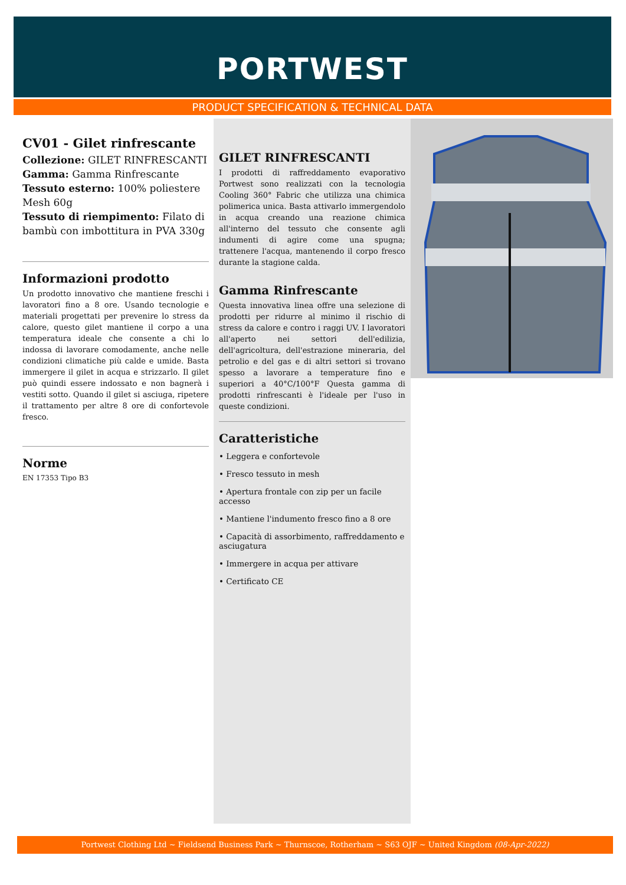PORTWEST
PRODUCT SPECIFICATION & TECHNICAL DATA
CV01 - Gilet rinfrescante
Collezione: GILET RINFRESCANTI
Gamma: Gamma Rinfrescante
Tessuto esterno: 100% poliestere Mesh 60g
Tessuto di riempimento: Filato di bambù con imbottitura in PVA 330g
Informazioni prodotto
Un prodotto innovativo che mantiene freschi i lavoratori fino a 8 ore. Usando tecnologie e materiali progettati per prevenire lo stress da calore, questo gilet mantiene il corpo a una temperatura ideale che consente a chi lo indossa di lavorare comodamente, anche nelle condizioni climatiche più calde e umide. Basta immergere il gilet in acqua e strizzarlo. Il gilet può quindi essere indossato e non bagnerà i vestiti sotto. Quando il gilet si asciuga, ripetere il trattamento per altre 8 ore di confortevole fresco.
Norme
EN 17353 Tipo B3
GILET RINFRESCANTI
I prodotti di raffreddamento evaporativo Portwest sono realizzati con la tecnologia Cooling 360° Fabric che utilizza una chimica polimerica unica. Basta attivarlo immergendolo in acqua creando una reazione chimica all'interno del tessuto che consente agli indumenti di agire come una spugna; trattenere l'acqua, mantenendo il corpo fresco durante la stagione calda.
Gamma Rinfrescante
Questa innovativa linea offre una selezione di prodotti per ridurre al minimo il rischio di stress da calore e contro i raggi UV. I lavoratori all'aperto nei settori dell'edilizia, dell'agricoltura, dell'estrazione mineraria, del petrolio e del gas e di altri settori si trovano spesso a lavorare a temperature fino e superiori a 40°C/100°F Questa gamma di prodotti rinfrescanti è l'ideale per l'uso in queste condizioni.
Caratteristiche
• Leggera e confortevole
• Fresco tessuto in mesh
• Apertura frontale con zip per un facile accesso
• Mantiene l'indumento fresco fino a 8 ore
• Capacità di assorbimento, raffreddamento e asciugatura
• Immergere in acqua per attivare
• Certificato CE
Portwest Clothing Ltd ~ Fieldsend Business Park ~ Thurnscoe, Rotherham ~ S63 OJF ~ United Kingdom (08-Apr-2022)